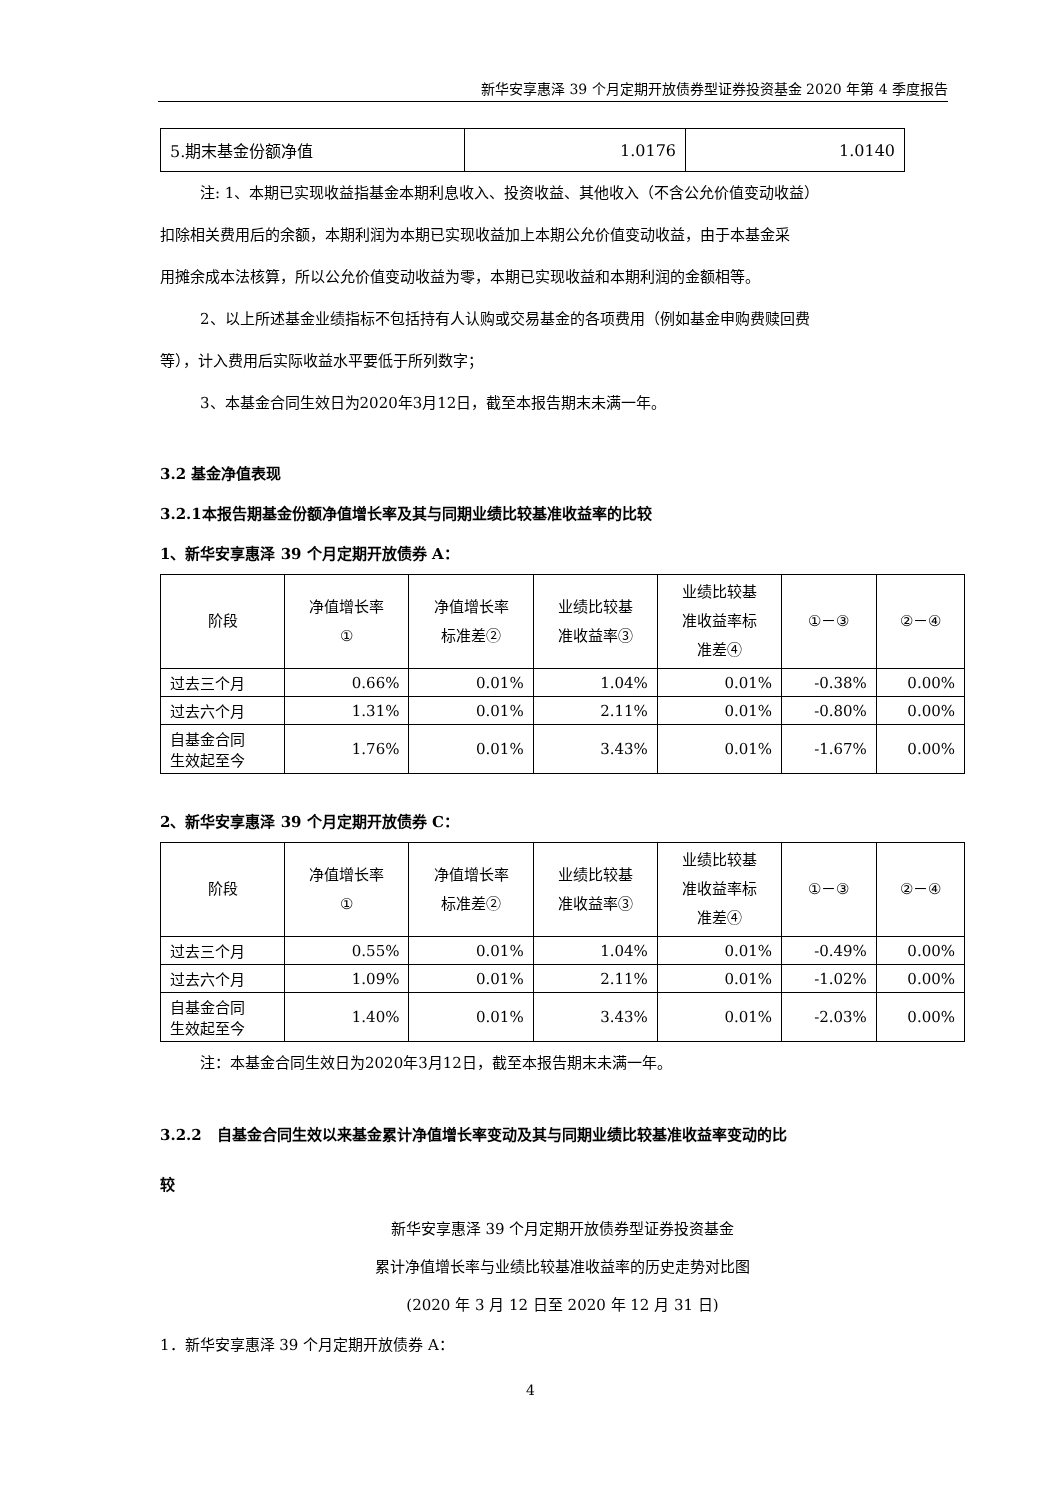新华安享惠泽 39 个月定期开放债券型证券投资基金 2020 年第 4 季度报告
| 5.期末基金份额净值 | 1.0176 | 1.0140 |
注: 1、本期已实现收益指基金本期利息收入、投资收益、其他收入（不含公允价值变动收益）
扣除相关费用后的余额，本期利润为本期已实现收益加上本期公允价值变动收益，由于本基金采
用摊余成本法核算，所以公允价值变动收益为零，本期已实现收益和本期利润的金额相等。
2、以上所述基金业绩指标不包括持有人认购或交易基金的各项费用（例如基金申购费赎回费
等），计入费用后实际收益水平要低于所列数字；
3、本基金合同生效日为2020年3月12日，截至本报告期末未满一年。
3.2 基金净值表现
3.2.1本报告期基金份额净值增长率及其与同期业绩比较基准收益率的比较
1、新华安享惠泽 39 个月定期开放债券 A：
| 阶段 | 净值增长率 ① | 净值增长率 标准差② | 业绩比较基 准收益率③ | 业绩比较基 准收益率标 准差④ | ①－③ | ②－④ |
| --- | --- | --- | --- | --- | --- | --- |
| 过去三个月 | 0.66% | 0.01% | 1.04% | 0.01% | -0.38% | 0.00% |
| 过去六个月 | 1.31% | 0.01% | 2.11% | 0.01% | -0.80% | 0.00% |
| 自基金合同 生效起至今 | 1.76% | 0.01% | 3.43% | 0.01% | -1.67% | 0.00% |
2、新华安享惠泽 39 个月定期开放债券 C：
| 阶段 | 净值增长率 ① | 净值增长率 标准差② | 业绩比较基 准收益率③ | 业绩比较基 准收益率标 准差④ | ①－③ | ②－④ |
| --- | --- | --- | --- | --- | --- | --- |
| 过去三个月 | 0.55% | 0.01% | 1.04% | 0.01% | -0.49% | 0.00% |
| 过去六个月 | 1.09% | 0.01% | 2.11% | 0.01% | -1.02% | 0.00% |
| 自基金合同 生效起至今 | 1.40% | 0.01% | 3.43% | 0.01% | -2.03% | 0.00% |
注：本基金合同生效日为2020年3月12日，截至本报告期末未满一年。
3.2.2　自基金合同生效以来基金累计净值增长率变动及其与同期业绩比较基准收益率变动的比
较
新华安享惠泽 39 个月定期开放债券型证券投资基金
累计净值增长率与业绩比较基准收益率的历史走势对比图
(2020 年 3 月 12 日至 2020 年 12 月 31 日)
1．新华安享惠泽 39 个月定期开放债券 A：
4